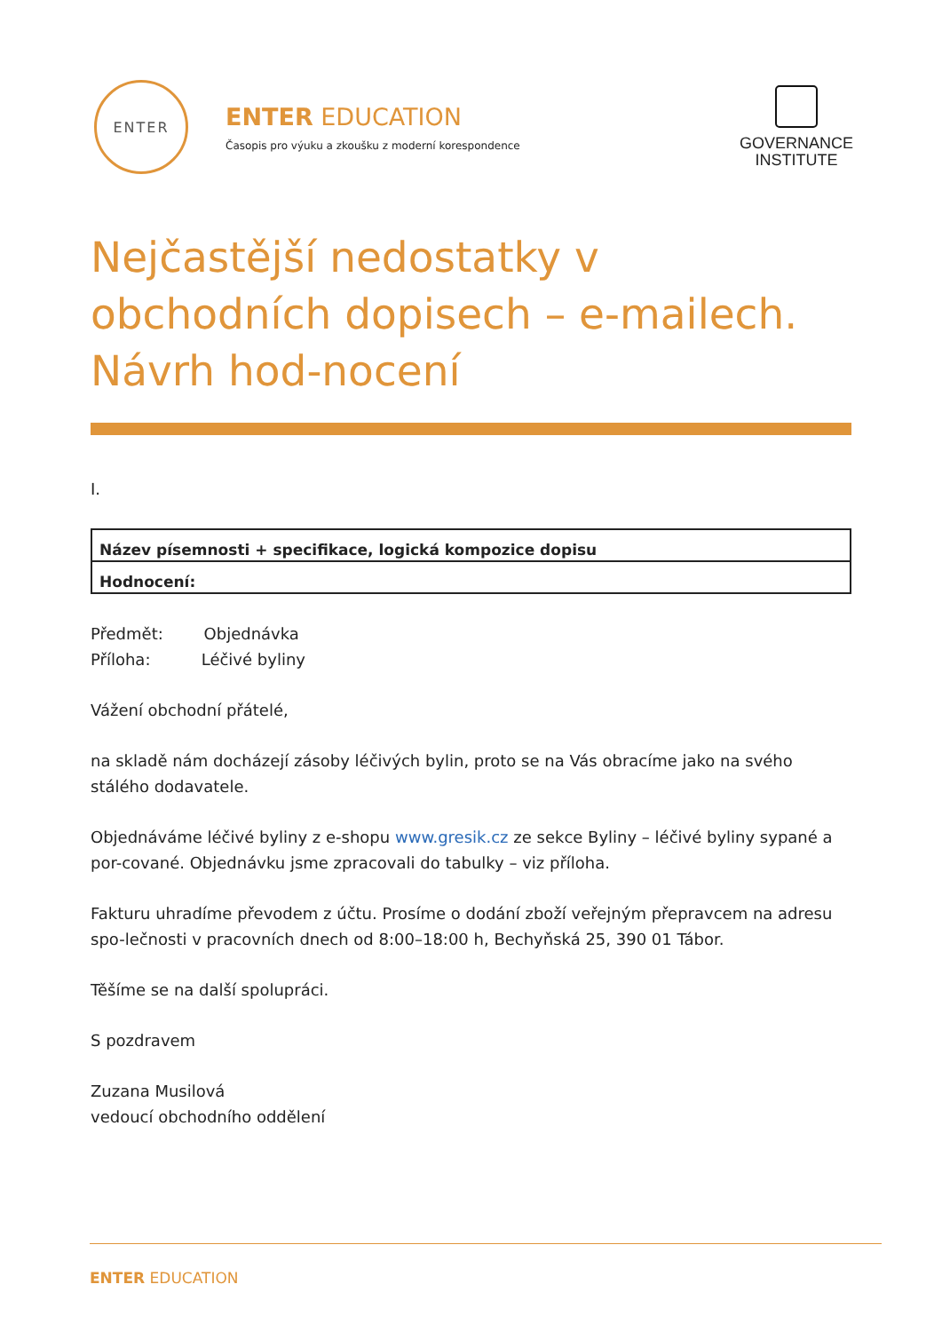ENTER
ENTER EDUCATION
Časopis pro výuku a zkoušku z moderní korespondence
GOVERNANCE
INSTITUTE
Nejčastější nedostatky v obchodních dopisech – e-mailech. Návrh hod-nocení
I.
| Název písemnosti + specifikace, logická kompozice dopisu |
| Hodnocení: |
Předmět: Objednávka
Příloha: Léčivé byliny
Vážení obchodní přátelé,
na skladě nám docházejí zásoby léčivých bylin, proto se na Vás obracíme jako na svého stálého dodavatele.
Objednáváme léčivé byliny z e-shopu www.gresik.cz ze sekce Byliny – léčivé byliny sypané a por-cované. Objednávku jsme zpracovali do tabulky – viz příloha.
Fakturu uhradíme převodem z účtu. Prosíme o dodání zboží veřejným přepravcem na adresu spo-lečnosti v pracovních dnech od 8:00–18:00 h, Bechyňská 25, 390 01 Tábor.
Těšíme se na další spolupráci.
S pozdravem
Zuzana Musilová
vedoucí obchodního oddělení
ENTER EDUCATION